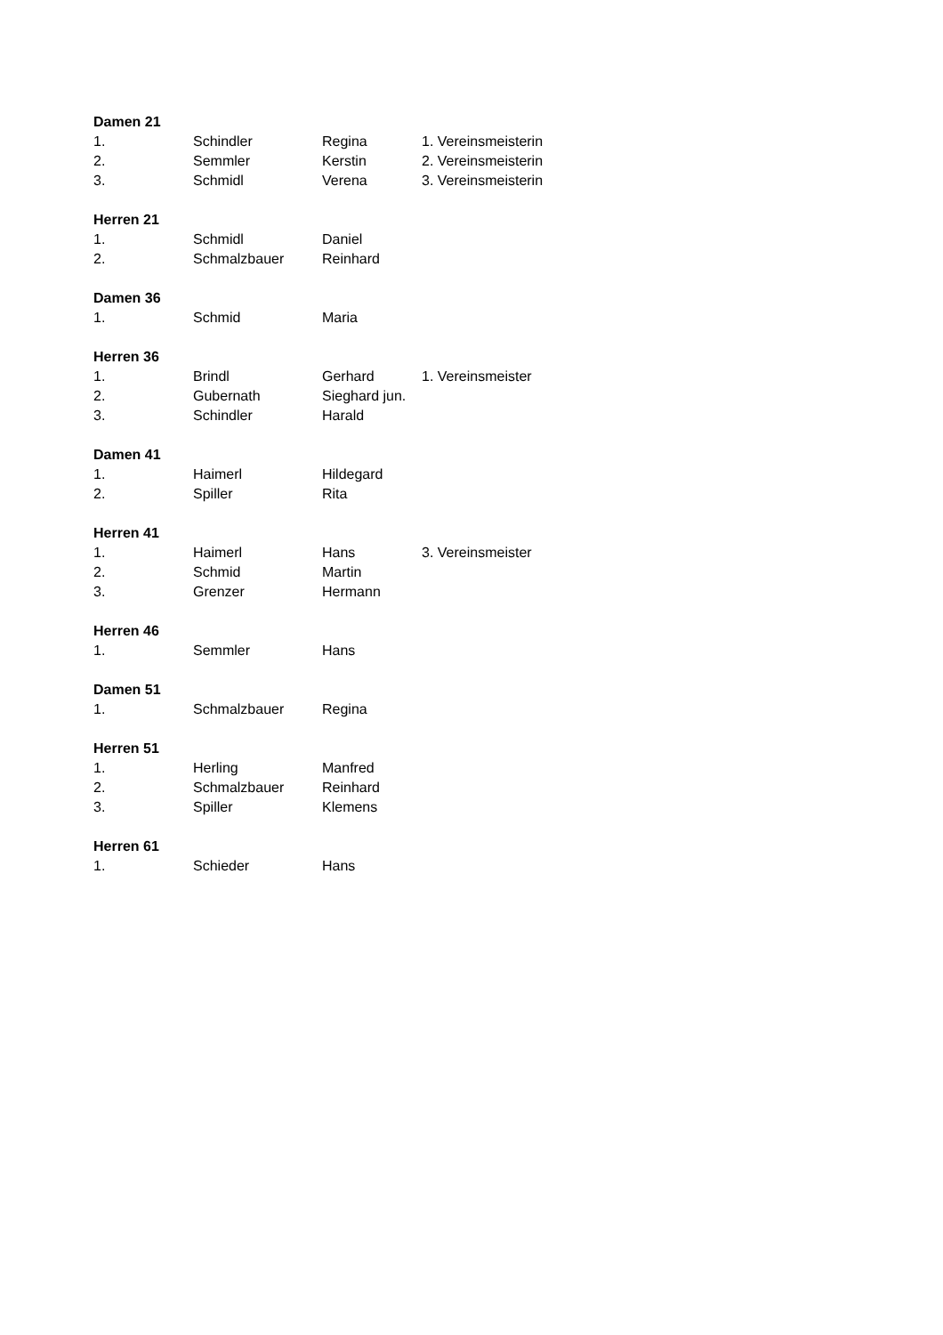| Damen 21 | | | |
| 1. | Schindler | Regina | 1. Vereinsmeisterin |
| 2. | Semmler | Kerstin | 2. Vereinsmeisterin |
| 3. | Schmidl | Verena | 3. Vereinsmeisterin |
| Herren 21 | | | |
| 1. | Schmidl | Daniel | |
| 2. | Schmalzbauer | Reinhard | |
| Damen 36 | | | |
| 1. | Schmid | Maria | |
| Herren 36 | | | |
| 1. | Brindl | Gerhard | 1. Vereinsmeister |
| 2. | Gubernath | Sieghard jun. | |
| 3. | Schindler | Harald | |
| Damen 41 | | | |
| 1. | Haimerl | Hildegard | |
| 2. | Spiller | Rita | |
| Herren 41 | | | |
| 1. | Haimerl | Hans | 3. Vereinsmeister |
| 2. | Schmid | Martin | |
| 3. | Grenzer | Hermann | |
| Herren 46 | | | |
| 1. | Semmler | Hans | |
| Damen 51 | | | |
| 1. | Schmalzbauer | Regina | |
| Herren 51 | | | |
| 1. | Herling | Manfred | |
| 2. | Schmalzbauer | Reinhard | |
| 3. | Spiller | Klemens | |
| Herren 61 | | | |
| 1. | Schieder | Hans | |